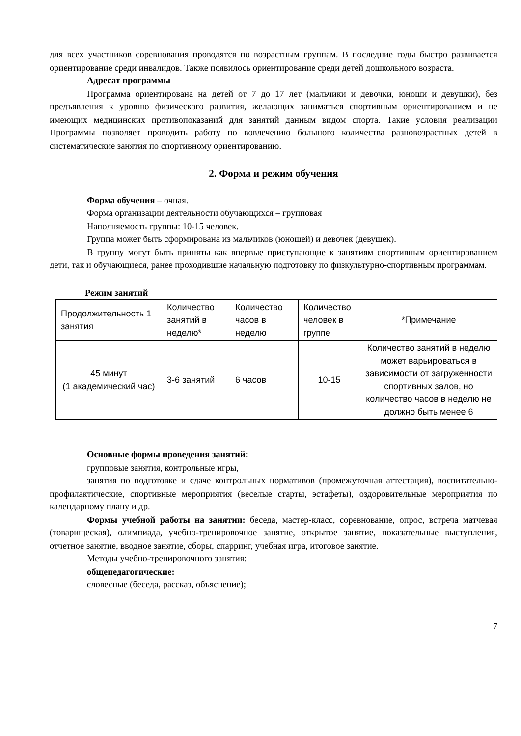для всех участников соревнования проводятся по возрастным группам. В последние годы быстро развивается ориентирование среди инвалидов. Также появилось ориентирование среди детей дошкольного возраста.
Адресат программы
Программа ориентирована на детей от 7 до 17 лет (мальчики и девочки, юноши и девушки), без предъявления к уровню физического развития, желающих заниматься спортивным ориентированием и не имеющих медицинских противопоказаний для занятий данным видом спорта. Такие условия реализации Программы позволяет проводить работу по вовлечению большого количества разновозрастных детей в систематические занятия по спортивному ориентированию.
2. Форма и режим обучения
Форма обучения – очная.
Форма организации деятельности обучающихся – групповая
Наполняемость группы: 10-15 человек.
Группа может быть сформирована из мальчиков (юношей) и девочек (девушек).
В группу могут быть приняты как впервые приступающие к занятиям спортивным ориентированием дети, так и обучающиеся, ранее проходившие начальную подготовку по физкультурно-спортивным программам.
Режим занятий
| Продолжительность 1 занятия | Количество занятий в неделю* | Количество часов в неделю | Количество человек в группе | *Примечание |
| 45 минут (1 академический час) | 3-6 занятий | 6 часов | 10-15 | Количество занятий в неделю может варьироваться в зависимости от загруженности спортивных залов, но количество часов в неделю не должно быть менее 6 |
Основные формы проведения занятий:
групповые занятия, контрольные игры,
занятия по подготовке и сдаче контрольных нормативов (промежуточная аттестация), воспитательно-профилактические, спортивные мероприятия (веселые старты, эстафеты), оздоровительные мероприятия по календарному плану и др.
Формы учебной работы на занятии: беседа, мастер-класс, соревнование, опрос, встреча матчевая (товарищеская), олимпиада, учебно-тренировочное занятие, открытое занятие, показательные выступления, отчетное занятие, вводное занятие, сборы, спарринг, учебная игра, итоговое занятие.
Методы учебно-тренировочного занятия:
общепедагогические:
словесные (беседа, рассказ, объяснение);
7